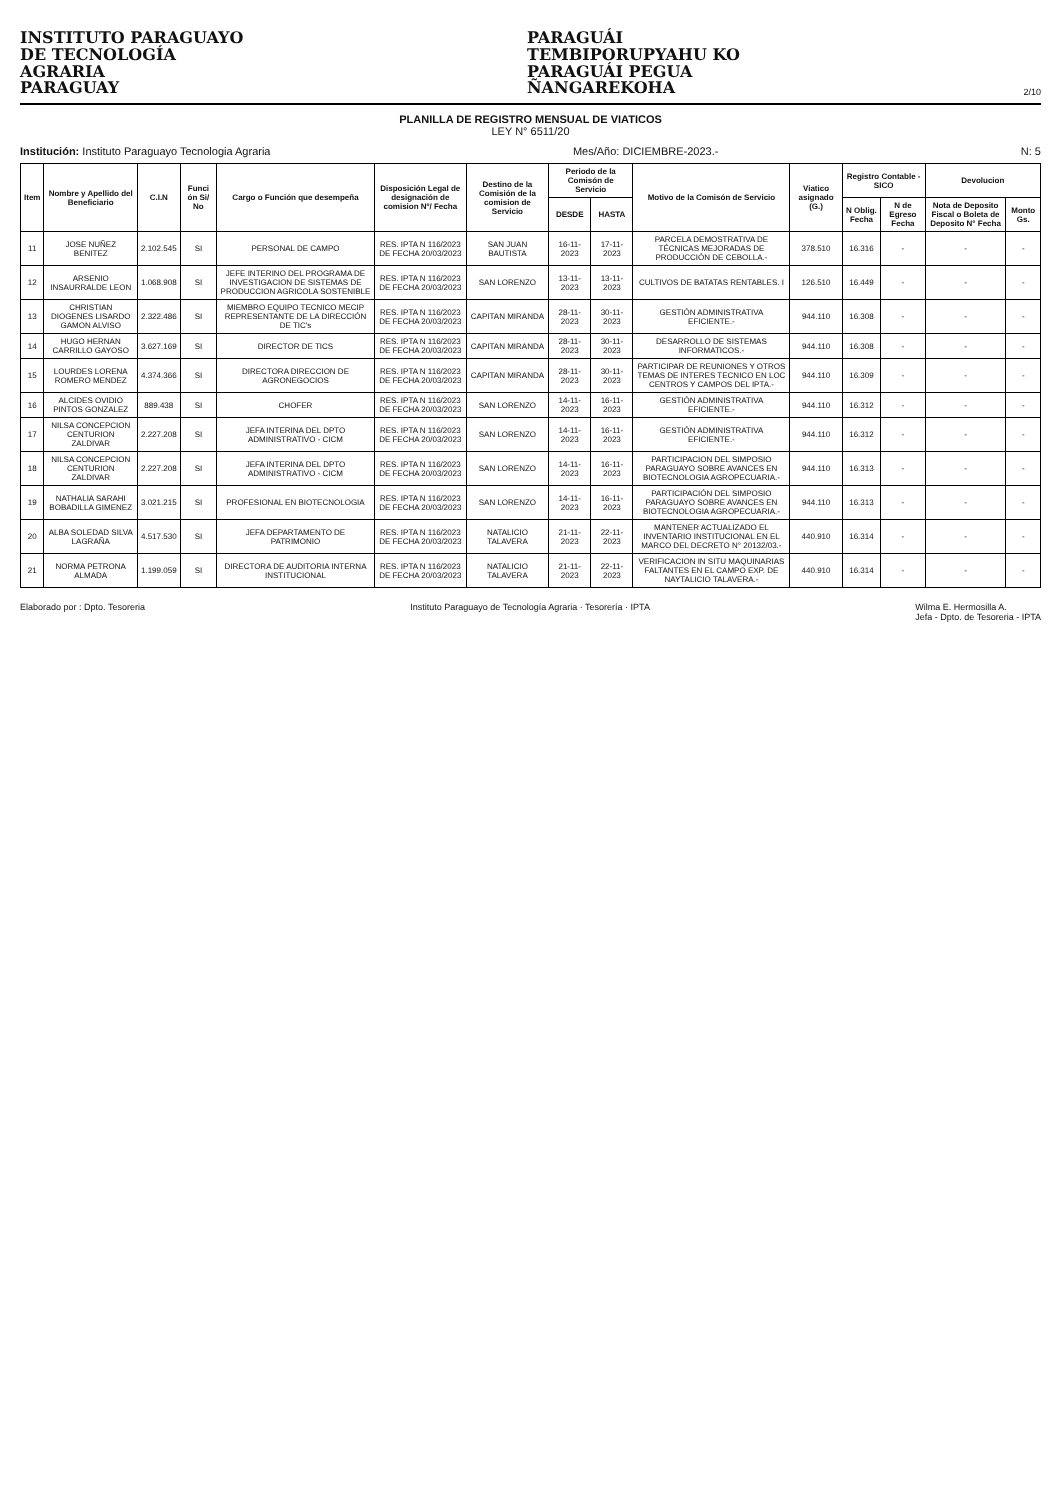INSTITUTO PARAGUAYO
DE TECNOLOGÍA
AGRARIA
PARAGUAY
PARAGUÁI
TEMBIPORUPYAHU KO
PARAGUÁI PEGUA
ÑANGAREKOHA
2/10
PLANILLA DE REGISTRO MENSUAL DE VIATICOS
LEY N° 6511/20
Institución: Instituto Paraguayo Tecnologia Agraria Mes/Año: DICIEMBRE-2023.- N: 5
| Item | Nombre y Apellido del Beneficiario | C.I.N | Funci ón Si/ No | Cargo o Función que desempeña | Disposición Legal de designación de comision Nº/ Fecha | Destino de la Comisión de la comision de Servicio | Periodo de la Comisón de Servicio | | Motivo de la Comisón de Servicio | Viatico asignado (G.) | Registro Contable - SICO | | Devolucion | |
| --- | --- | --- | --- | --- | --- | --- | --- | --- | --- | --- | --- | --- | --- | --- |
| | | | | | | | DESDE | HASTA | | | N Oblig. Fecha | N de Egreso Fecha | Nota de Deposito Fiscal o Boleta de Deposito N° Fecha | Monto Gs. |
| 11 | JOSE NUÑEZ BENITEZ | 2.102.545 | SI | PERSONAL DE CAMPO | RES. IPTA N 116/2023 DE FECHA 20/03/2023 | SAN JUAN BAUTISTA | 16-11-2023 | 17-11-2023 | PARCELA DEMOSTRATIVA DE TÉCNICAS MEJORADAS DE PRODUCCIÓN DE CEBOLLA.- | 378.510 | 16.316 | - | - | - |
| 12 | ARSENIO INSAURRALDE LEON | 1.068.908 | SI | JEFE INTERINO DEL PROGRAMA DE INVESTIGACION DE SISTEMAS DE PRODUCCION AGRICOLA SOSTENIBLE | RES. IPTA N 116/2023 DE FECHA 20/03/2023 | SAN LORENZO | 13-11-2023 | 13-11-2023 | CULTIVOS DE BATATAS RENTABLES. I | 126.510 | 16.449 | - | - | - |
| 13 | CHRISTIAN DIOGENES LISARDO GAMON ALVISO | 2.322.486 | SI | MIEMBRO EQUIPO TECNICO MECIP REPRESENTANTE DE LA DIRECCIÓN DE TIC's | RES. IPTA N 116/2023 DE FECHA 20/03/2023 | CAPITAN MIRANDA | 28-11-2023 | 30-11-2023 | GESTIÓN ADMINISTRATIVA EFICIENTE.- | 944.110 | 16.308 | - | - | - |
| 14 | HUGO HERNAN CARRILLO GAYOSO | 3.627.169 | SI | DIRECTOR DE TICS | RES. IPTA N 116/2023 DE FECHA 20/03/2023 | CAPITAN MIRANDA | 28-11-2023 | 30-11-2023 | DESARROLLO DE SISTEMAS INFORMATICOS.- | 944.110 | 16.308 | - | - | - |
| 15 | LOURDES LORENA ROMERO MENDEZ | 4.374.366 | SI | DIRECTORA DIRECCION DE AGRONEGOCIOS | RES. IPTA N 116/2023 DE FECHA 20/03/2023 | CAPITAN MIRANDA | 28-11-2023 | 30-11-2023 | PARTICIPAR DE REUNIONES Y OTROS TEMAS DE INTERES TECNICO EN LOC CENTROS Y CAMPOS DEL IPTA.- | 944.110 | 16.309 | - | - | - |
| 16 | ALCIDES OVIDIO PINTOS GONZALEZ | 889.438 | SI | CHOFER | RES. IPTA N 116/2023 DE FECHA 20/03/2023 | SAN LORENZO | 14-11-2023 | 16-11-2023 | GESTIÓN ADMINISTRATIVA EFICIENTE.- | 944.110 | 16.312 | - | - | - |
| 17 | NILSA CONCEPCION CENTURION ZALDIVAR | 2.227.208 | SI | JEFA INTERINA DEL DPTO ADMINISTRATIVO - CICM | RES. IPTA N 116/2023 DE FECHA 20/03/2023 | SAN LORENZO | 14-11-2023 | 16-11-2023 | GESTIÓN ADMINISTRATIVA EFICIENTE.- | 944.110 | 16.312 | - | - | - |
| 18 | NILSA CONCEPCION CENTURION ZALDIVAR | 2.227.208 | SI | JEFA INTERINA DEL DPTO ADMINISTRATIVO - CICM | RES. IPTA N 116/2023 DE FECHA 20/03/2023 | SAN LORENZO | 14-11-2023 | 16-11-2023 | PARTICIPACION DEL SIMPOSIO PARAGUAYO SOBRE AVANCES EN BIOTECNOLOGIA AGROPECUARIA.- | 944.110 | 16.313 | - | - | - |
| 19 | NATHALIA SARAHI BOBADILLA GIMENEZ | 3.021.215 | SI | PROFESIONAL EN BIOTECNOLOGIA | RES. IPTA N 116/2023 DE FECHA 20/03/2023 | SAN LORENZO | 14-11-2023 | 16-11-2023 | PARTICIPACIÓN DEL SIMPOSIO PARAGUAYO SOBRE AVANCES EN BIOTECNOLOGIA AGROPECUARIA.- | 944.110 | 16.313 | - | - | - |
| 20 | ALBA SOLEDAD SILVA LAGRAÑA | 4.517.530 | SI | JEFA DEPARTAMENTO DE PATRIMONIO | RES. IPTA N 116/2023 DE FECHA 20/03/2023 | NATALICIO TALAVERA | 21-11-2023 | 22-11-2023 | MANTENER ACTUALIZADO EL INVENTARIO INSTITUCIONAL EN EL MARCO DEL DECRETO N° 20132/03.- | 440.910 | 16.314 | - | - | - |
| 21 | NORMA PETRONA ALMADA | 1.199.059 | SI | DIRECTORA DE AUDITORIA INTERNA INSTITUCIONAL | RES. IPTA N 116/2023 DE FECHA 20/03/2023 | NATALICIO TALAVERA | 21-11-2023 | 22-11-2023 | VERIFICACION IN SITU MAQUINARIAS FALTANTES EN EL CAMPO EXP. DE NAYTALICIO TALAVERA.- | 440.910 | 16.314 | - | - | - |
Elaborado por : Dpto. Tesoreria Instituto Paraguayo de Tecnología Agraria · Tesorería · IPTA Wilma E. Hermosilla A.
Jefa - Dpto. de Tesoreria - IPTA